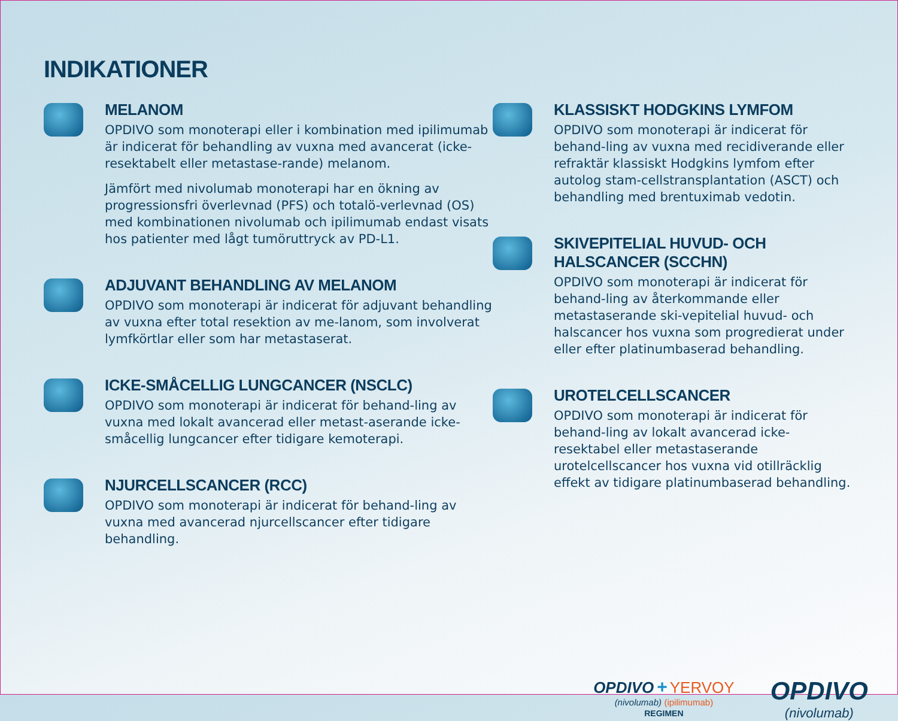INDIKATIONER
MELANOM
OPDIVO som monoterapi eller i kombination med ipilimumab är indicerat för behandling av vuxna med avancerat (icke-resektabelt eller metastase-rande) melanom.
Jämfört med nivolumab monoterapi har en ökning av progressionsfri överlevnad (PFS) och totalö-verlevnad (OS) med kombinationen nivolumab och ipilimumab endast visats hos patienter med lågt tumöruttryck av PD-L1.
ADJUVANT BEHANDLING AV MELANOM
OPDIVO som monoterapi är indicerat för adjuvant behandling av vuxna efter total resektion av me-lanom, som involverat lymfkörtlar eller som har metastaserat.
ICKE-SMÅCELLIG LUNGCANCER (NSCLC)
OPDIVO som monoterapi är indicerat för behand-ling av vuxna med lokalt avancerad eller metast-aserande icke-småcellig lungcancer efter tidigare kemoterapi.
NJURCELLSCANCER (RCC)
OPDIVO som monoterapi är indicerat för behand-ling av vuxna med avancerad njurcellscancer efter tidigare behandling.
KLASSISKT HODGKINS LYMFOM
OPDIVO som monoterapi är indicerat för behand-ling av vuxna med recidiverande eller refraktär klassiskt Hodgkins lymfom efter autolog stam-cellstransplantation (ASCT) och behandling med brentuximab vedotin.
SKIVEPITELIAL HUVUD- OCH HALSCANCER (SCCHN)
OPDIVO som monoterapi är indicerat för behand-ling av återkommande eller metastaserande ski-vepitelial huvud- och halscancer hos vuxna som progredierat under eller efter platinumbaserad behandling.
UROTELCELLSCANCER
OPDIVO som monoterapi är indicerat för behand-ling av lokalt avancerad icke-resektabel eller metastaserande urotelcellscancer hos vuxna vid otillräcklig effekt av tidigare platinumbaserad behandling.
OPDIVO + YERVOY
(nivolumab) (ipilimumab)
REGIMEN
OPDIVO
(nivolumab)